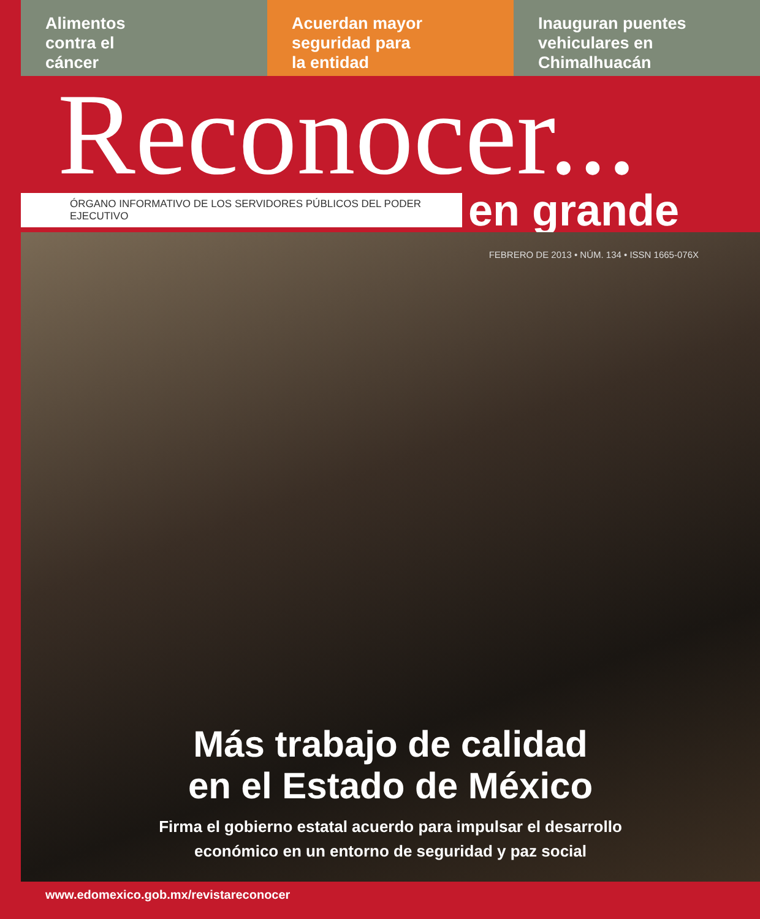Alimentos
contra el
cáncer
Acuerdan mayor
seguridad para
la entidad
Inauguran puentes
vehiculares en
Chimalhuacán
Reconocer...
ÓRGANO INFORMATIVO DE LOS SERVIDORES PÚBLICOS DEL PODER EJECUTIVO en grande
FEBRERO DE 2013 • NÚM. 134 • ISSN 1665-076X
Más trabajo de calidad
en el Estado de México
Firma el gobierno estatal acuerdo para impulsar el desarrollo
económico en un entorno de seguridad y paz social
www.edomexico.gob.mx/revistareconocer